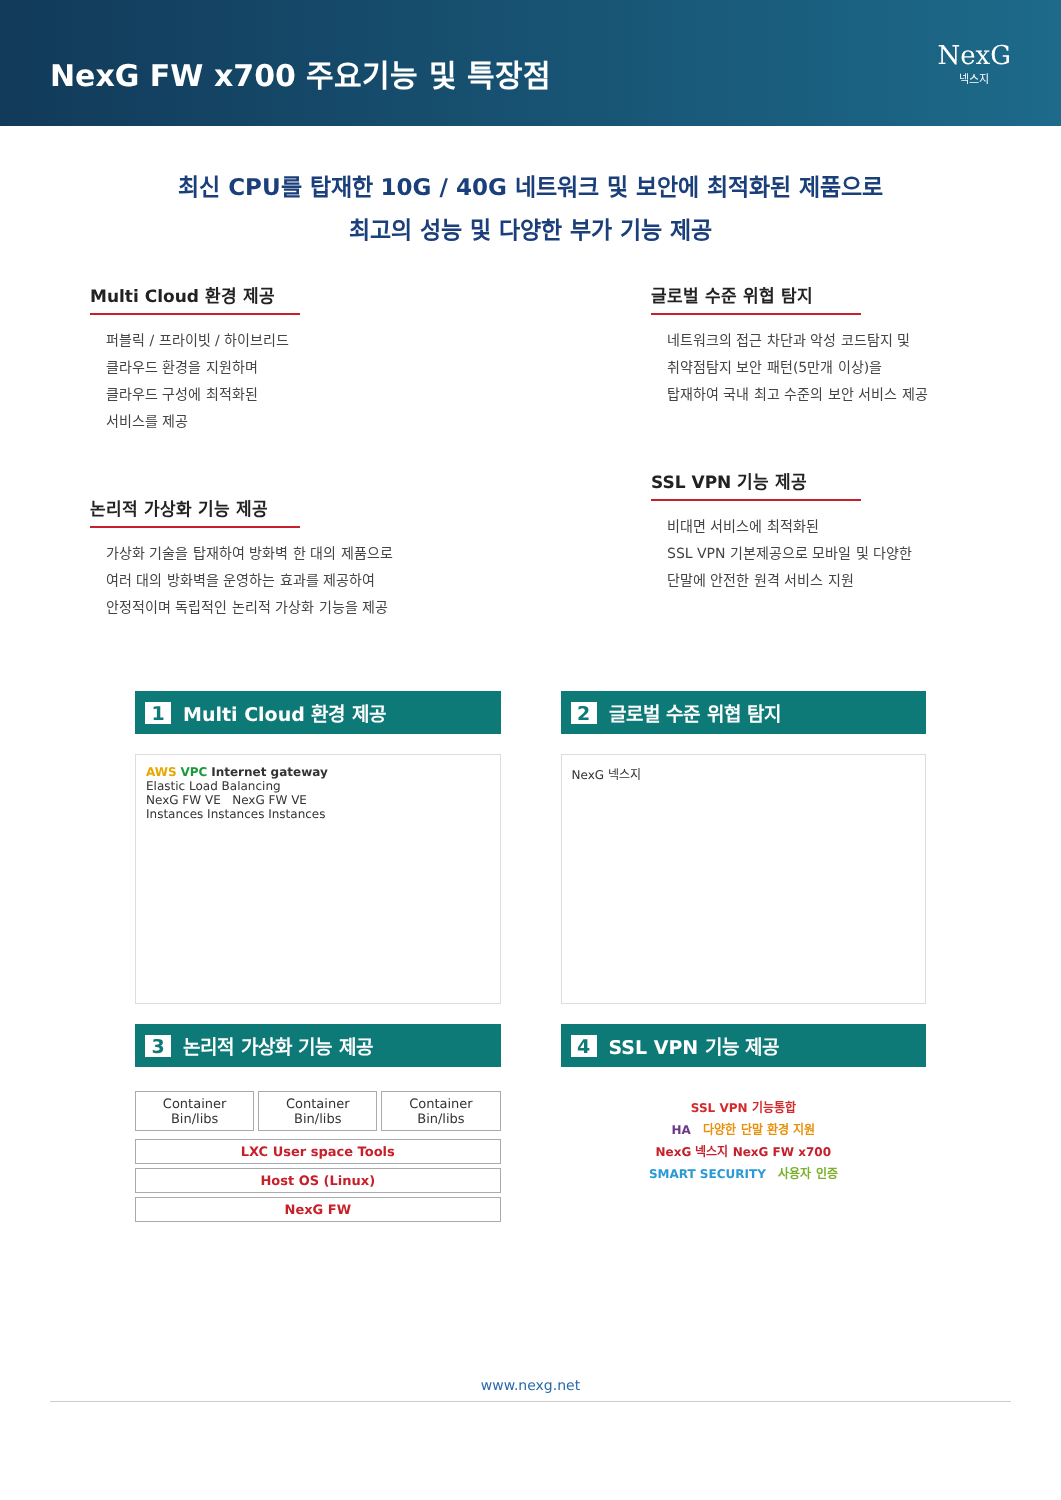NexG FW x700 주요기능 및 특장점
NexG
넥스지
최신 CPU를 탑재한 10G / 40G 네트워크 및 보안에 최적화된 제품으로
최고의 성능 및 다양한 부가 기능 제공
Multi Cloud 환경 제공
퍼블릭 / 프라이빗 / 하이브리드
클라우드 환경을 지원하며
클라우드 구성에 최적화된
서비스를 제공
논리적 가상화 기능 제공
가상화 기술을 탑재하여 방화벽 한 대의 제품으로
여러 대의 방화벽을 운영하는 효과를 제공하여
안정적이며 독립적인 논리적 가상화 기능을 제공
글로벌 수준 위협 탐지
네트워크의 접근 차단과 악성 코드탐지 및
취약점탐지 보안 패턴(5만개 이상)을
탑재하여 국내 최고 수준의 보안 서비스 제공
SSL VPN 기능 제공
비대면 서비스에 최적화된
SSL VPN 기본제공으로 모바일 및 다양한
단말에 안전한 원격 서비스 지원
1 Multi Cloud 환경 제공
AWS VPC Internet gateway
Elastic Load Balancing
NexG FW VE NexG FW VE
Instances Instances Instances
2 글로벌 수준 위협 탐지
NexG 넥스지
3 논리적 가상화 기능 제공
Container
Bin/libs
Container
Bin/libs
Container
Bin/libs
LXC User space Tools
Host OS (Linux)
NexG FW
4 SSL VPN 기능 제공
SSL VPN 기능통합
HA 다양한 단말 환경 지원
NexG 넥스지 NexG FW x700
SMART SECURITY 사용자 인증
www.nexg.net